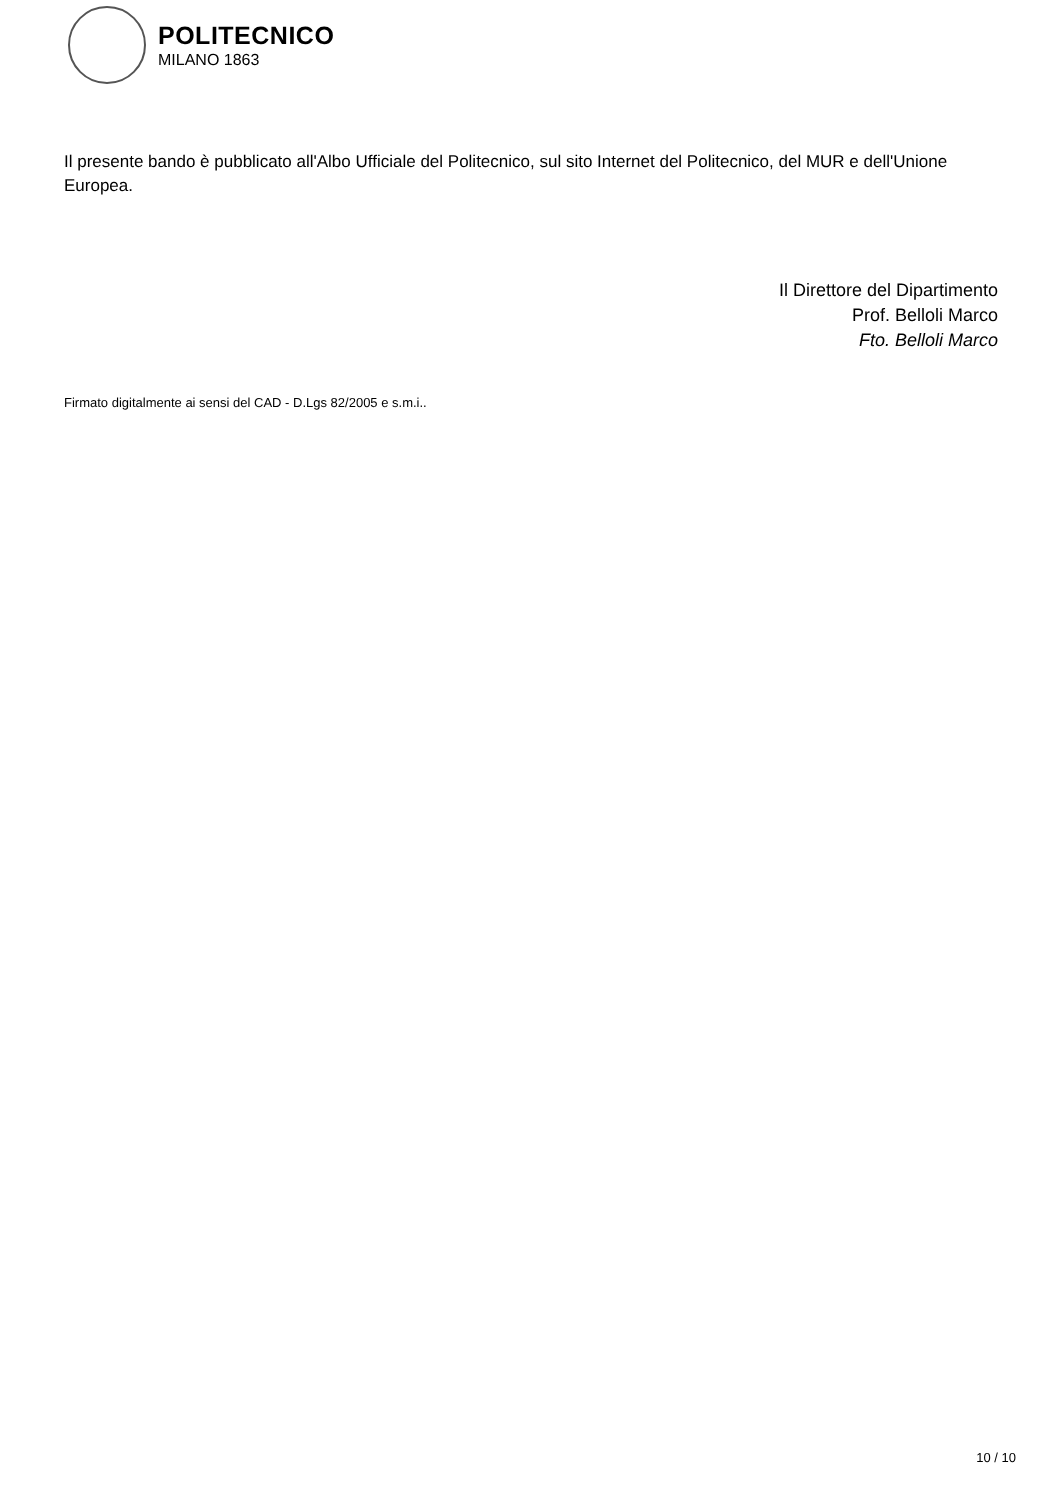POLITECNICO
MILANO 1863
Il presente bando è pubblicato all'Albo Ufficiale del Politecnico, sul sito Internet del Politecnico, del MUR e dell'Unione Europea.
Il Direttore del Dipartimento
Prof. Belloli Marco
Fto. Belloli Marco
Firmato digitalmente ai sensi del CAD - D.Lgs 82/2005 e s.m.i..
10 / 10